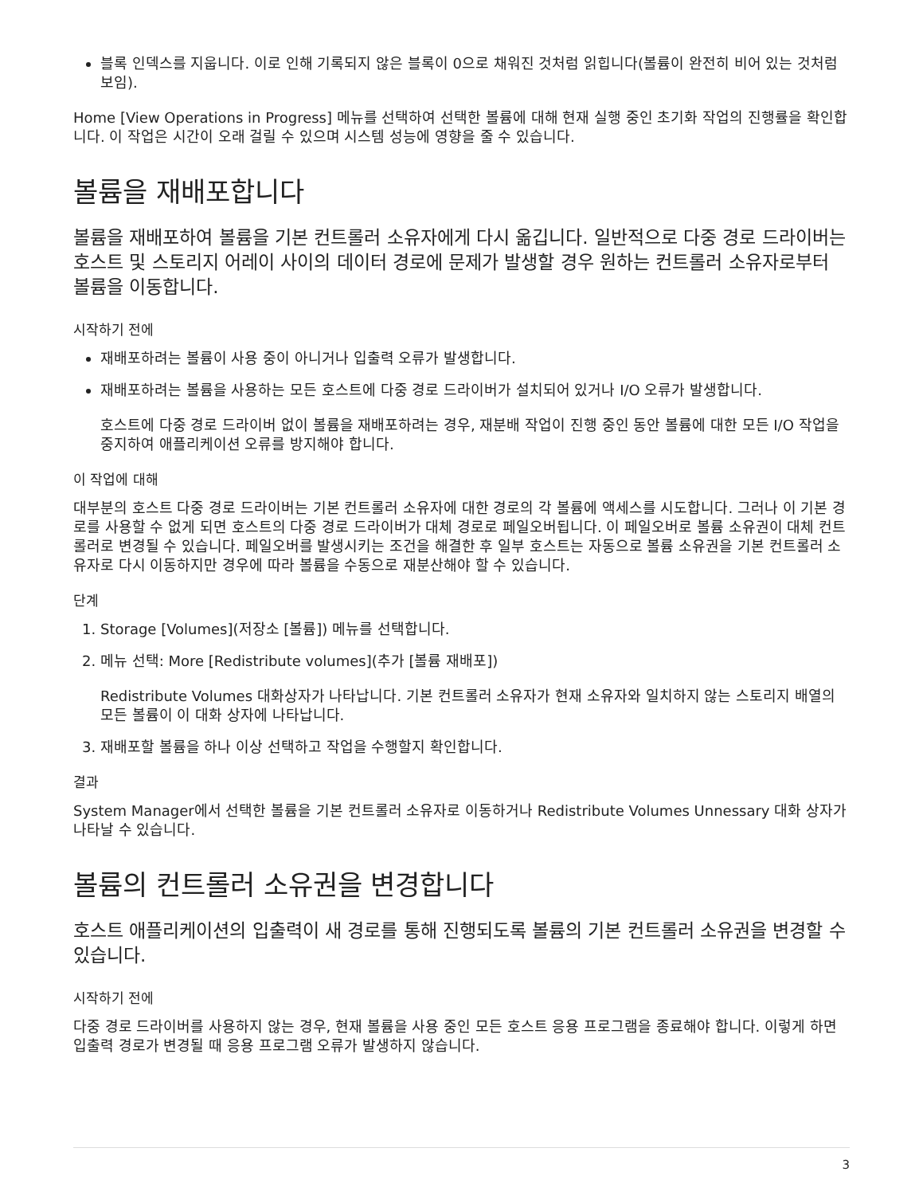블록 인덱스를 지웁니다. 이로 인해 기록되지 않은 블록이 0으로 채워진 것처럼 읽힙니다(볼륨이 완전히 비어 있는 것처럼 보임).
Home [View Operations in Progress] 메뉴를 선택하여 선택한 볼륨에 대해 현재 실행 중인 초기화 작업의 진행률을 확인합니다. 이 작업은 시간이 오래 걸릴 수 있으며 시스템 성능에 영향을 줄 수 있습니다.
볼륨을 재배포합니다
볼륨을 재배포하여 볼륨을 기본 컨트롤러 소유자에게 다시 옮깁니다. 일반적으로 다중 경로 드라이버는 호스트 및 스토리지 어레이 사이의 데이터 경로에 문제가 발생할 경우 원하는 컨트롤러 소유자로부터 볼륨을 이동합니다.
시작하기 전에
재배포하려는 볼륨이 사용 중이 아니거나 입출력 오류가 발생합니다.
재배포하려는 볼륨을 사용하는 모든 호스트에 다중 경로 드라이버가 설치되어 있거나 I/O 오류가 발생합니다.
호스트에 다중 경로 드라이버 없이 볼륨을 재배포하려는 경우, 재분배 작업이 진행 중인 동안 볼륨에 대한 모든 I/O 작업을 중지하여 애플리케이션 오류를 방지해야 합니다.
이 작업에 대해
대부분의 호스트 다중 경로 드라이버는 기본 컨트롤러 소유자에 대한 경로의 각 볼륨에 액세스를 시도합니다. 그러나 이 기본 경로를 사용할 수 없게 되면 호스트의 다중 경로 드라이버가 대체 경로로 페일오버됩니다. 이 페일오버로 볼륨 소유권이 대체 컨트롤러로 변경될 수 있습니다. 페일오버를 발생시키는 조건을 해결한 후 일부 호스트는 자동으로 볼륨 소유권을 기본 컨트롤러 소유자로 다시 이동하지만 경우에 따라 볼륨을 수동으로 재분산해야 할 수 있습니다.
단계
1. Storage [Volumes](저장소 [볼륨]) 메뉴를 선택합니다.
2. 메뉴 선택: More [Redistribute volumes](추가 [볼륨 재배포])
Redistribute Volumes 대화상자가 나타납니다. 기본 컨트롤러 소유자가 현재 소유자와 일치하지 않는 스토리지 배열의 모든 볼륨이 이 대화 상자에 나타납니다.
3. 재배포할 볼륨을 하나 이상 선택하고 작업을 수행할지 확인합니다.
결과
System Manager에서 선택한 볼륨을 기본 컨트롤러 소유자로 이동하거나 Redistribute Volumes Unnessary 대화 상자가 나타날 수 있습니다.
볼륨의 컨트롤러 소유권을 변경합니다
호스트 애플리케이션의 입출력이 새 경로를 통해 진행되도록 볼륨의 기본 컨트롤러 소유권을 변경할 수 있습니다.
시작하기 전에
다중 경로 드라이버를 사용하지 않는 경우, 현재 볼륨을 사용 중인 모든 호스트 응용 프로그램을 종료해야 합니다. 이렇게 하면 입출력 경로가 변경될 때 응용 프로그램 오류가 발생하지 않습니다.
3